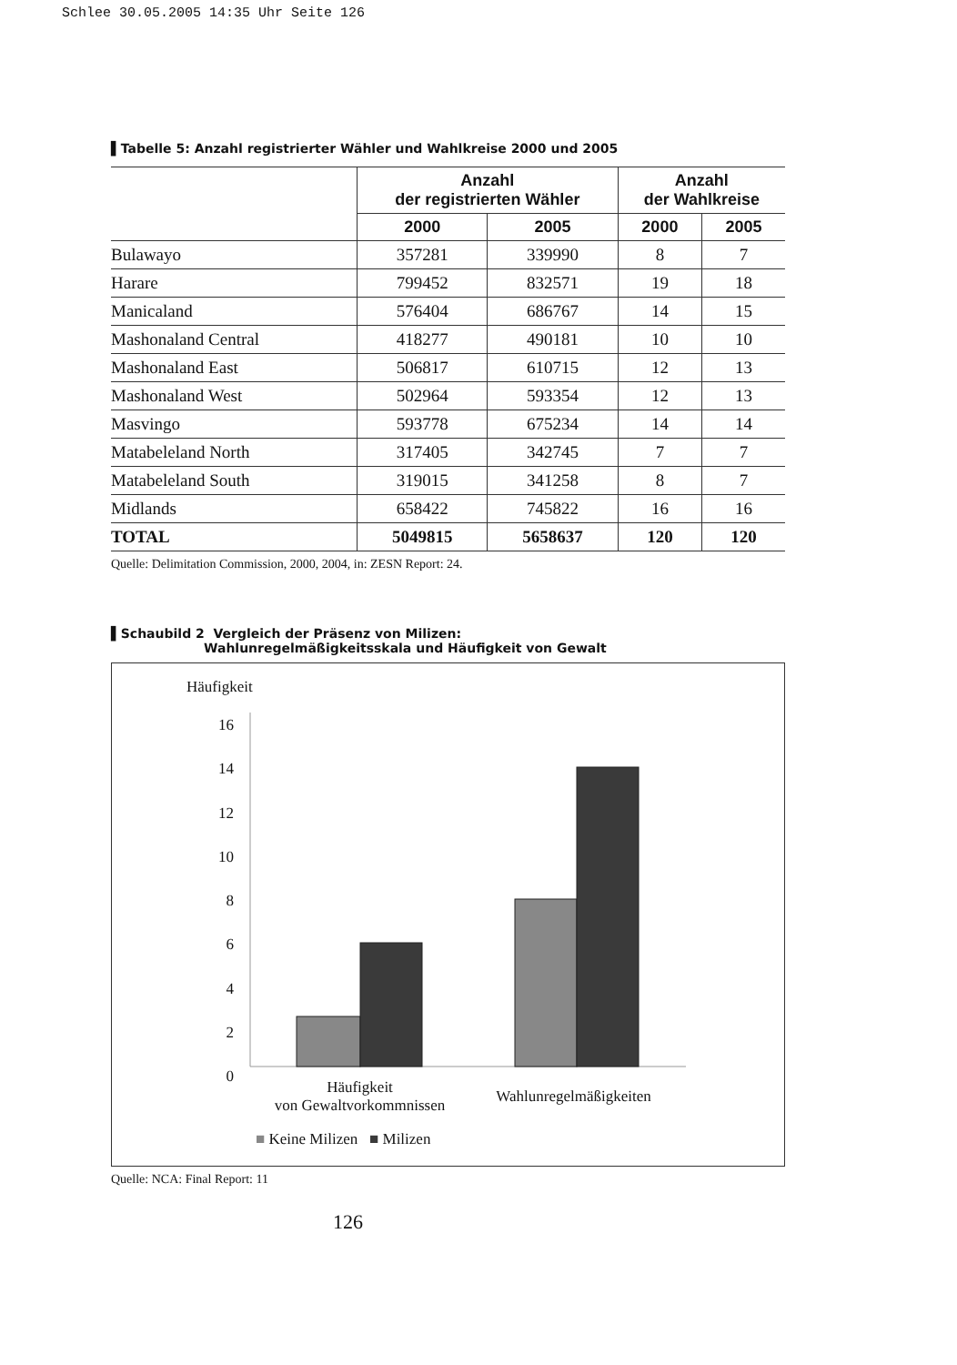Schlee 30.05.2005 14:35 Uhr Seite 126
▌Tabelle 5: Anzahl registrierter Wähler und Wahlkreise 2000 und 2005
| | Anzahl der registrierten Wähler | | Anzahl der Wahlkreise | |
| --- | --- | --- | --- | --- |
| | 2000 | 2005 | 2000 | 2005 |
| Bulawayo | 357281 | 339990 | 8 | 7 |
| Harare | 799452 | 832571 | 19 | 18 |
| Manicaland | 576404 | 686767 | 14 | 15 |
| Mashonaland Central | 418277 | 490181 | 10 | 10 |
| Mashonaland East | 506817 | 610715 | 12 | 13 |
| Mashonaland West | 502964 | 593354 | 12 | 13 |
| Masvingo | 593778 | 675234 | 14 | 14 |
| Matabeleland North | 317405 | 342745 | 7 | 7 |
| Matabeleland South | 319015 | 341258 | 8 | 7 |
| Midlands | 658422 | 745822 | 16 | 16 |
| TOTAL | 5049815 | 5658637 | 120 | 120 |
Quelle: Delimitation Commission, 2000, 2004, in: ZESN Report: 24.
▌Schaubild 2 Vergleich der Präsenz von Milizen:
Wahlunregelmäßigkeitsskala und Häufigkeit von Gewalt
Häufigkeit
16
14
12
10
8
6
4
2
0
Häufigkeit
von Gewaltvorkommnissen
Wahlunregelmäßigkeiten
■ Keine Milizen ■ Milizen
Quelle: NCA: Final Report: 11
126